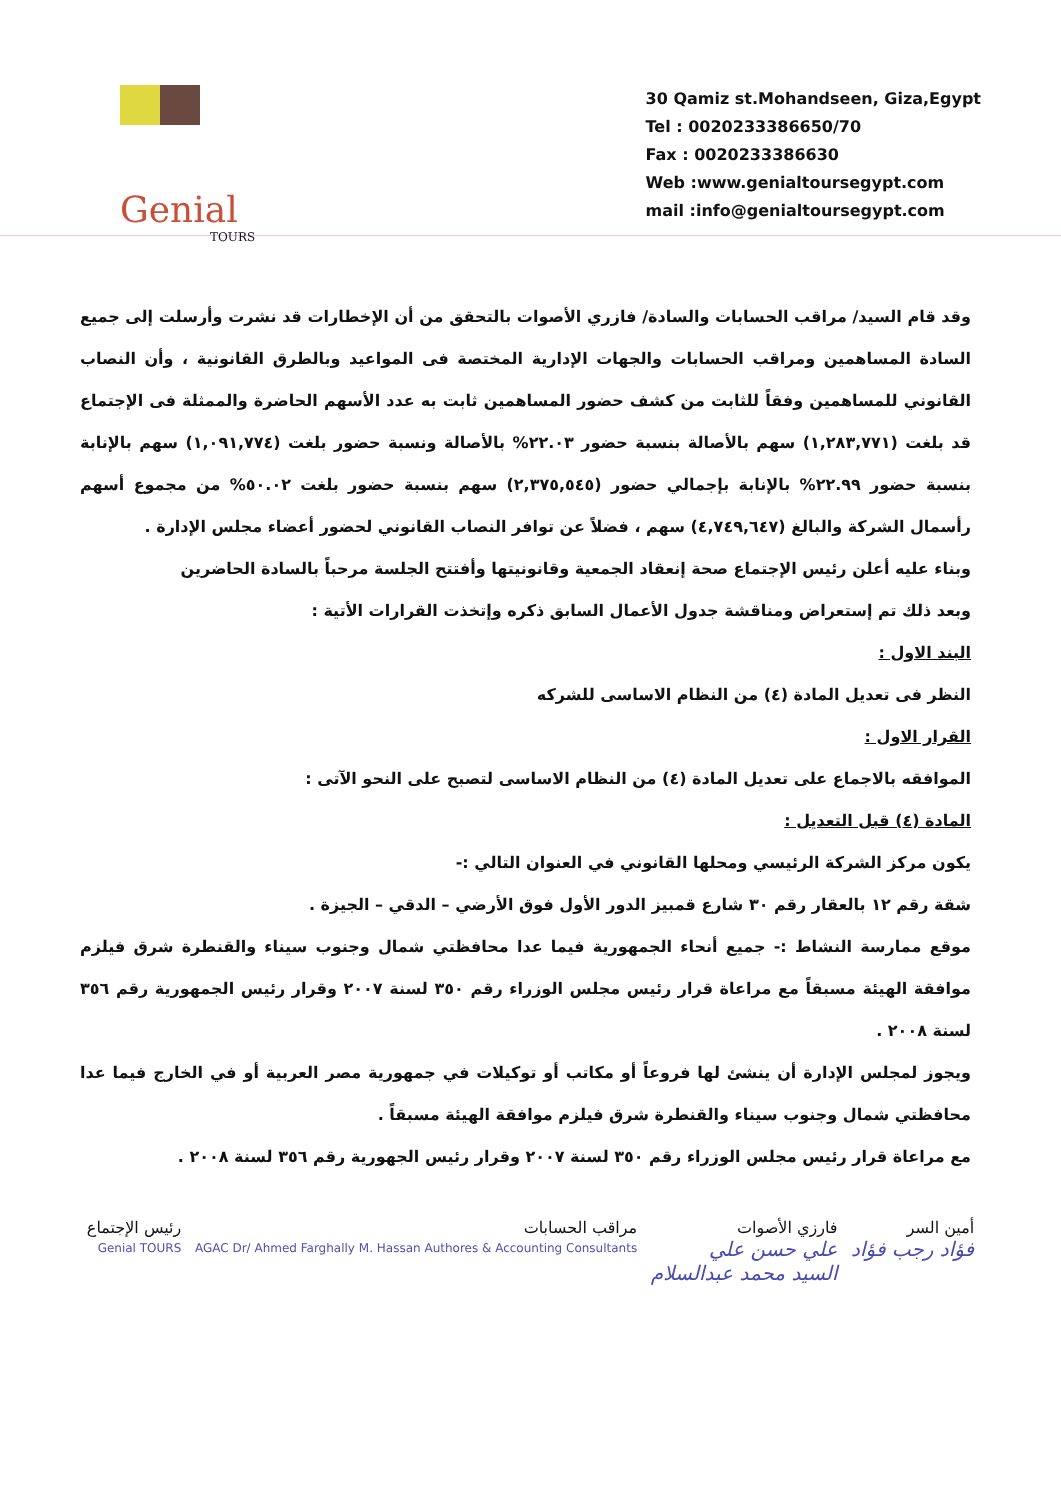Genial
TOURS
30 Qamiz st.Mohandseen, Giza,Egypt
Tel : 0020233386650/70
Fax : 0020233386630
Web :www.genialtoursegypt.com
mail :info@genialtoursegypt.com
وقد قام السيد/ مراقب الحسابات والسادة/ فازري الأصوات بالتحقق من أن الإخطارات قد نشرت وأرسلت إلى جميع السادة المساهمين ومراقب الحسابات والجهات الإدارية المختصة فى المواعيد وبالطرق القانونية ، وأن النصاب القانوني للمساهمين وفقاً للثابت من كشف حضور المساهمين ثابت به عدد الأسهم الحاضرة والممثلة فى الإجتماع قد بلغت (١,٢٨٣,٧٧١) سهم بالأصالة بنسبة حضور ٢٢.٠٣% بالأصالة ونسبة حضور بلغت (١,٠٩١,٧٧٤) سهم بالإنابة بنسبة حضور ٢٢.٩٩% بالإنابة بإجمالي حضور (٢,٣٧٥,٥٤٥) سهم بنسبة حضور بلغت ٥٠.٠٢% من مجموع أسهم رأسمال الشركة والبالغ (٤,٧٤٩,٦٤٧) سهم ، فضلاً عن توافر النصاب القانوني لحضور أعضاء مجلس الإدارة .
وبناء عليه أعلن رئيس الإجتماع صحة إنعقاد الجمعية وقانونيتها وأفتتح الجلسة مرحباً بالسادة الحاضرين
وبعد ذلك تم إستعراض ومناقشة جدول الأعمال السابق ذكره وإتخذت القرارات الأتية :
البند الاول :
النظر فى تعديل المادة (٤) من النظام الاساسى للشركه
القرار الاول :
الموافقه بالاجماع على تعديل المادة (٤) من النظام الاساسى لتصبح على النحو الآتى :
المادة (٤) قبل التعديل :
يكون مركز الشركة الرئيسي ومحلها القانوني في العنوان التالي :-
شقة رقم ١٢ بالعقار رقم ٣٠ شارع قمبيز الدور الأول فوق الأرضي – الدقي – الجيزة .
موقع ممارسة النشاط :- جميع أنحاء الجمهورية فيما عدا محافظتي شمال وجنوب سيناء والقنطرة شرق فيلزم موافقة الهيئة مسبقاً مع مراعاة قرار رئيس مجلس الوزراء رقم ٣٥٠ لسنة ٢٠٠٧ وقرار رئيس الجمهورية رقم ٣٥٦ لسنة ٢٠٠٨ .
ويجوز لمجلس الإدارة أن ينشئ لها فروعاً أو مكاتب أو توكيلات في جمهورية مصر العربية أو في الخارج فيما عدا محافظتي شمال وجنوب سيناء والقنطرة شرق فيلزم موافقة الهيئة مسبقاً .
مع مراعاة قرار رئيس مجلس الوزراء رقم ٣٥٠ لسنة ٢٠٠٧ وقرار رئيس الجهورية رقم ٣٥٦ لسنة ٢٠٠٨ .
أمين السر
فؤاد رجب فؤاد
فارزي الأصوات
علي حسن علي
السيد محمد عبدالسلام
مراقب الحسابات
AGAC Dr/ Ahmed Farghally M. Hassan Authores & Accounting Consultants
رئيس الإجتماع
Genial TOURS